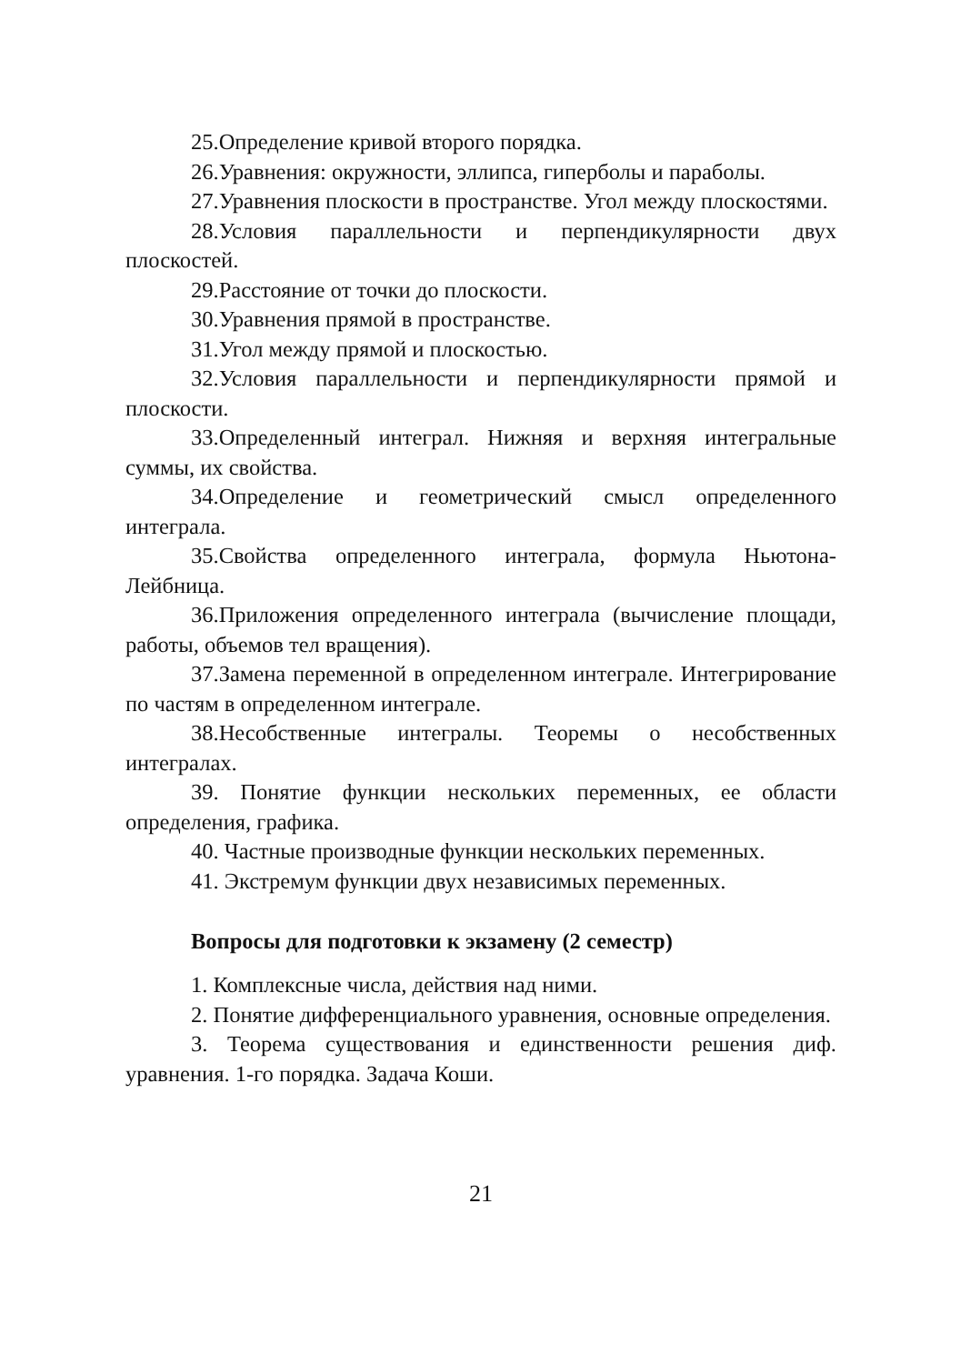25.Определение кривой второго порядка.
26.Уравнения: окружности, эллипса, гиперболы и параболы.
27.Уравнения плоскости в пространстве. Угол между плоскостями.
28.Условия параллельности и перпендикулярности двух плоскостей.
29.Расстояние от точки до плоскости.
30.Уравнения прямой в пространстве.
31.Угол между прямой и плоскостью.
32.Условия параллельности и перпендикулярности прямой и плоскости.
33.Определенный интеграл. Нижняя и верхняя интегральные суммы, их свойства.
34.Определение и геометрический смысл определенного интеграла.
35.Свойства определенного интеграла, формула Ньютона-Лейбница.
36.Приложения определенного интеграла (вычисление площади, работы, объемов тел вращения).
37.Замена переменной в определенном интеграле. Интегрирование по частям в определенном интеграле.
38.Несобственные интегралы. Теоремы о несобственных интегралах.
39. Понятие функции нескольких переменных, ее области определения, графика.
40. Частные производные функции нескольких переменных.
41. Экстремум функции двух независимых переменных.
Вопросы для подготовки к экзамену (2 семестр)
1. Комплексные числа, действия над ними.
2. Понятие дифференциального уравнения, основные определения.
3. Теорема существования и единственности решения диф. уравнения. 1-го порядка. Задача Коши.
21